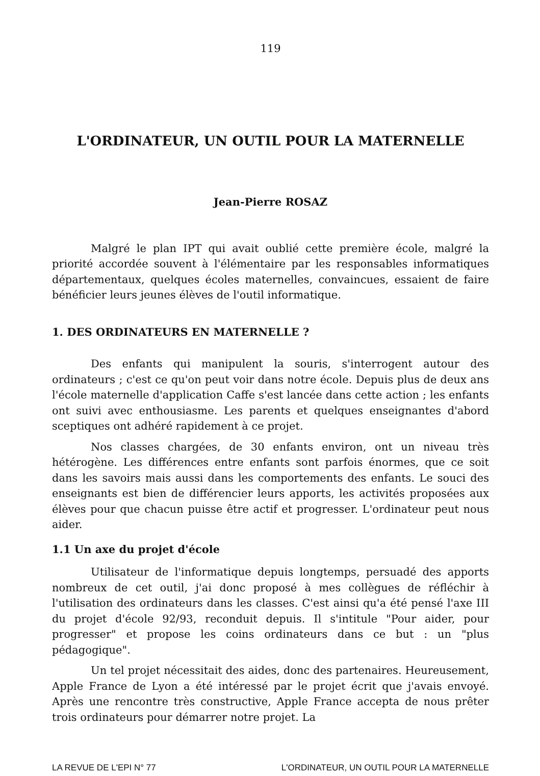119
L'ORDINATEUR, UN OUTIL POUR LA MATERNELLE
Jean-Pierre ROSAZ
Malgré le plan IPT qui avait oublié cette première école, malgré la priorité accordée souvent à l'élémentaire par les responsables informatiques départementaux, quelques écoles maternelles, convaincues, essaient de faire bénéficier leurs jeunes élèves de l'outil informatique.
1. DES ORDINATEURS EN MATERNELLE ?
Des enfants qui manipulent la souris, s'interrogent autour des ordinateurs ; c'est ce qu'on peut voir dans notre école. Depuis plus de deux ans l'école maternelle d'application Caffe s'est lancée dans cette action ; les enfants ont suivi avec enthousiasme. Les parents et quelques enseignantes d'abord sceptiques ont adhéré rapidement à ce projet.
Nos classes chargées, de 30 enfants environ, ont un niveau très hétérogène. Les différences entre enfants sont parfois énormes, que ce soit dans les savoirs mais aussi dans les comportements des enfants. Le souci des enseignants est bien de différencier leurs apports, les activités proposées aux élèves pour que chacun puisse être actif et progresser. L'ordinateur peut nous aider.
1.1 Un axe du projet d'école
Utilisateur de l'informatique depuis longtemps, persuadé des apports nombreux de cet outil, j'ai donc proposé à mes collègues de réfléchir à l'utilisation des ordinateurs dans les classes. C'est ainsi qu'a été pensé l'axe III du projet d'école 92/93, reconduit depuis. Il s'intitule "Pour aider, pour progresser" et propose les coins ordinateurs dans ce but : un "plus pédagogique".
Un tel projet nécessitait des aides, donc des partenaires. Heureusement, Apple France de Lyon a été intéressé par le projet écrit que j'avais envoyé. Après une rencontre très constructive, Apple France accepta de nous prêter trois ordinateurs pour démarrer notre projet. La
LA REVUE DE L'EPI N° 77 L'ORDINATEUR, UN OUTIL POUR LA MATERNELLE